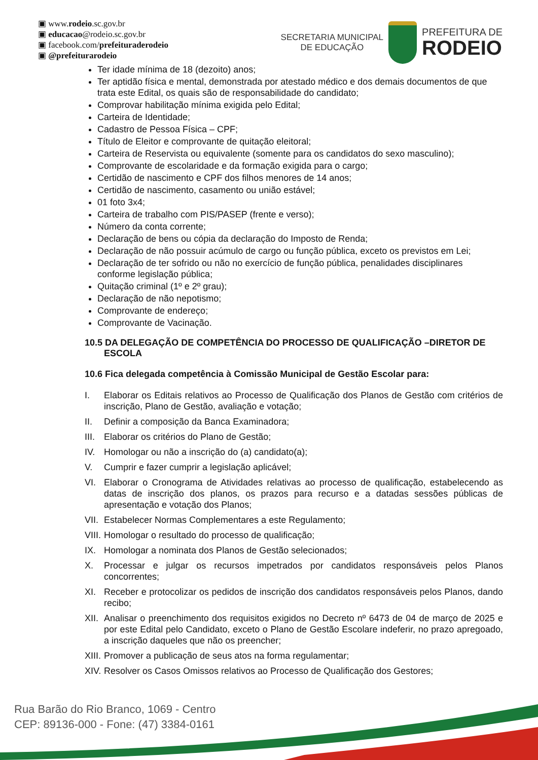▣ www.rodeio.sc.gov.br
▣ educacao@rodeio.sc.gov.br
▣ facebook.com/prefeituraderodeio
▣ @prefeiturarodeio
SECRETARIA MUNICIPAL
DE EDUCAÇÃO
PREFEITURA DE
RODEIO
Ter idade mínima de 18 (dezoito) anos;
Ter aptidão física e mental, demonstrada por atestado médico e dos demais documentos de que trata este Edital, os quais são de responsabilidade do candidato;
Comprovar habilitação mínima exigida pelo Edital;
Carteira de Identidade;
Cadastro de Pessoa Física – CPF;
Título de Eleitor e comprovante de quitação eleitoral;
Carteira de Reservista ou equivalente (somente para os candidatos do sexo masculino);
Comprovante de escolaridade e da formação exigida para o cargo;
Certidão de nascimento e CPF dos filhos menores de 14 anos;
Certidão de nascimento, casamento ou união estável;
01 foto 3x4;
Carteira de trabalho com PIS/PASEP (frente e verso);
Número da conta corrente;
Declaração de bens ou cópia da declaração do Imposto de Renda;
Declaração de não possuir acúmulo de cargo ou função pública, exceto os previstos em Lei;
Declaração de ter sofrido ou não no exercício de função pública, penalidades disciplinares conforme legislação pública;
Quitação criminal (1º e 2º grau);
Declaração de não nepotismo;
Comprovante de endereço;
Comprovante de Vacinação.
10.5 DA DELEGAÇÃO DE COMPETÊNCIA DO PROCESSO DE QUALIFICAÇÃO –DIRETOR DE ESCOLA
10.6 Fica delegada competência à Comissão Municipal de Gestão Escolar para:
I. Elaborar os Editais relativos ao Processo de Qualificação dos Planos de Gestão com critérios de inscrição, Plano de Gestão, avaliação e votação;
II. Definir a composição da Banca Examinadora;
III. Elaborar os critérios do Plano de Gestão;
IV. Homologar ou não a inscrição do (a) candidato(a);
V. Cumprir e fazer cumprir a legislação aplicável;
VI. Elaborar o Cronograma de Atividades relativas ao processo de qualificação, estabelecendo as datas de inscrição dos planos, os prazos para recurso e a datadas sessões públicas de apresentação e votação dos Planos;
VII. Estabelecer Normas Complementares a este Regulamento;
VIII. Homologar o resultado do processo de qualificação;
IX. Homologar a nominata dos Planos de Gestão selecionados;
X. Processar e julgar os recursos impetrados por candidatos responsáveis pelos Planos concorrentes;
XI. Receber e protocolizar os pedidos de inscrição dos candidatos responsáveis pelos Planos, dando recibo;
XII. Analisar o preenchimento dos requisitos exigidos no Decreto nº 6473 de 04 de março de 2025 e por este Edital pelo Candidato, exceto o Plano de Gestão Escolare indeferir, no prazo apregoado, a inscrição daqueles que não os preencher;
XIII. Promover a publicação de seus atos na forma regulamentar;
XIV. Resolver os Casos Omissos relativos ao Processo de Qualificação dos Gestores;
Rua Barão do Rio Branco, 1069 - Centro
CEP: 89136-000 - Fone: (47) 3384-0161